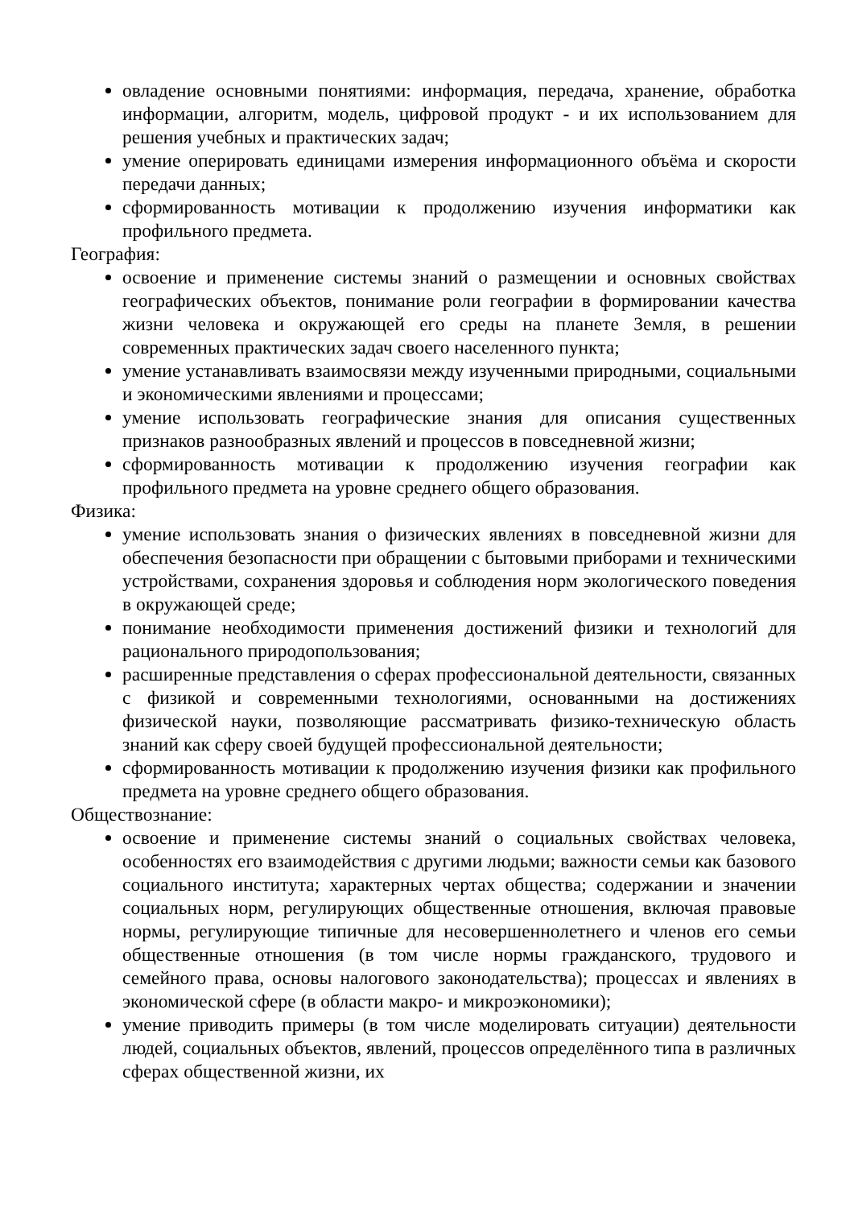овладение основными понятиями: информация, передача, хранение, обработка информации, алгоритм, модель, цифровой продукт - и их использованием для решения учебных и практических задач;
умение оперировать единицами измерения информационного объёма и скорости передачи данных;
сформированность мотивации к продолжению изучения информатики как профильного предмета.
География:
освоение и применение системы знаний о размещении и основных свойствах географических объектов, понимание роли географии в формировании качества жизни человека и окружающей его среды на планете Земля, в решении современных практических задач своего населенного пункта;
умение устанавливать взаимосвязи между изученными природными, социальными и экономическими явлениями и процессами;
умение использовать географические знания для описания существенных признаков разнообразных явлений и процессов в повседневной жизни;
сформированность мотивации к продолжению изучения географии как профильного предмета на уровне среднего общего образования.
Физика:
умение использовать знания о физических явлениях в повседневной жизни для обеспечения безопасности при обращении с бытовыми приборами и техническими устройствами, сохранения здоровья и соблюдения норм экологического поведения в окружающей среде;
понимание необходимости применения достижений физики и технологий для рационального природопользования;
расширенные представления о сферах профессиональной деятельности, связанных с физикой и современными технологиями, основанными на достижениях физической науки, позволяющие рассматривать физико-техническую область знаний как сферу своей будущей профессиональной деятельности;
сформированность мотивации к продолжению изучения физики как профильного предмета на уровне среднего общего образования.
Обществознание:
освоение и применение системы знаний о социальных свойствах человека, особенностях его взаимодействия с другими людьми; важности семьи как базового социального института; характерных чертах общества; содержании и значении социальных норм, регулирующих общественные отношения, включая правовые нормы, регулирующие типичные для несовершеннолетнего и членов его семьи общественные отношения (в том числе нормы гражданского, трудового и семейного права, основы налогового законодательства); процессах и явлениях в экономической сфере (в области макро- и микроэкономики);
умение приводить примеры (в том числе моделировать ситуации) деятельности людей, социальных объектов, явлений, процессов определённого типа в различных сферах общественной жизни, их